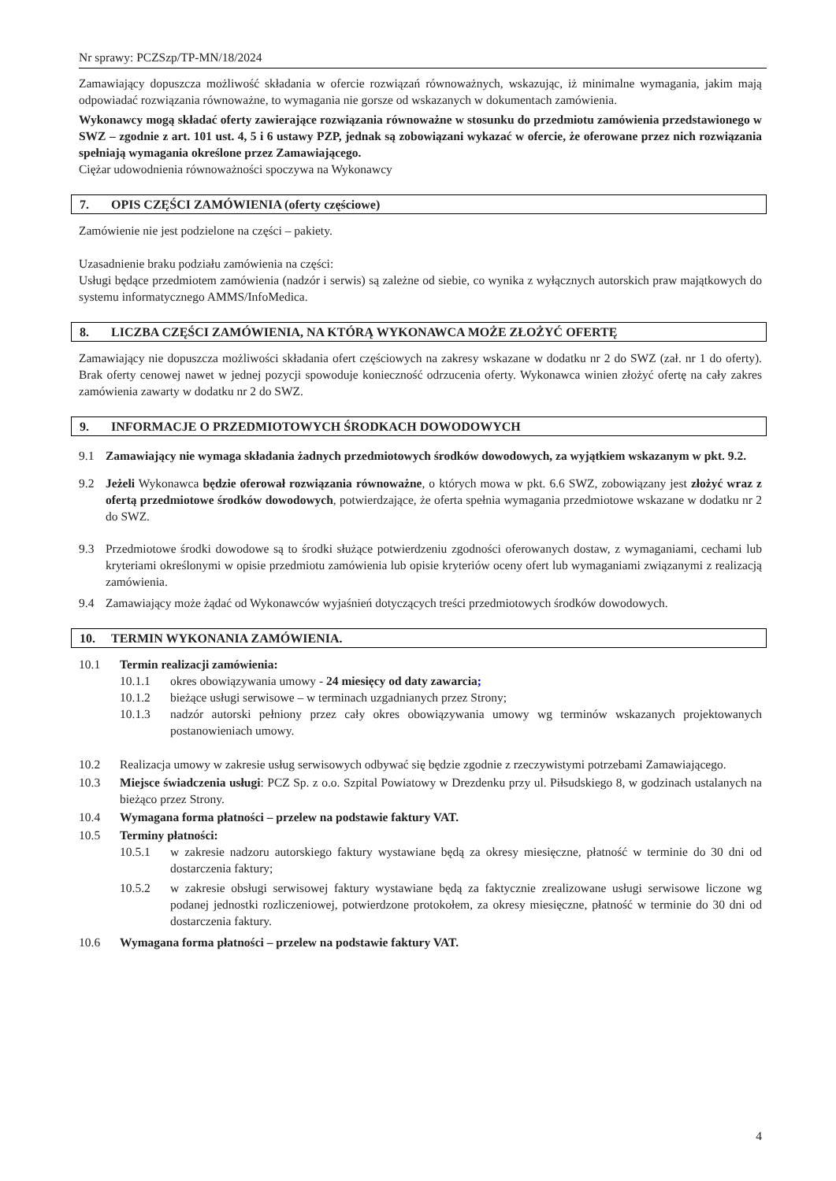Nr sprawy: PCZSzp/TP-MN/18/2024
Zamawiający dopuszcza możliwość składania w ofercie rozwiązań równoważnych, wskazując, iż minimalne wymagania, jakim mają odpowiadać rozwiązania równoważne, to wymagania nie gorsze od wskazanych w dokumentach zamówienia.
Wykonawcy mogą składać oferty zawierające rozwiązania równoważne w stosunku do przedmiotu zamówienia przedstawionego w SWZ – zgodnie z art. 101 ust. 4, 5 i 6 ustawy PZP, jednak są zobowiązani wykazać w ofercie, że oferowane przez nich rozwiązania spełniają wymagania określone przez Zamawiającego.
Ciężar udowodnienia równoważności spoczywa na Wykonawcy
7. OPIS CZĘŚCI ZAMÓWIENIA (oferty częściowe)
Zamówienie nie jest podzielone na części – pakiety.
Uzasadnienie braku podziału zamówienia na części:
Usługi będące przedmiotem zamówienia (nadzór i serwis) są zależne od siebie, co wynika z wyłącznych autorskich praw majątkowych do systemu informatycznego AMMS/InfoMedica.
8. LICZBA CZĘŚCI ZAMÓWIENIA, NA KTÓRĄ WYKONAWCA MOŻE ZŁOŻYĆ OFERTĘ
Zamawiający nie dopuszcza możliwości składania ofert częściowych na zakresy wskazane w dodatku nr 2 do SWZ (zał. nr 1 do oferty). Brak oferty cenowej nawet w jednej pozycji spowoduje konieczność odrzucenia oferty. Wykonawca winien złożyć ofertę na cały zakres zamówienia zawarty w dodatku nr 2 do SWZ.
9. INFORMACJE O PRZEDMIOTOWYCH ŚRODKACH DOWODOWYCH
9.1 Zamawiający nie wymaga składania żadnych przedmiotowych środków dowodowych, za wyjątkiem wskazanym w pkt. 9.2.
9.2 Jeżeli Wykonawca będzie oferował rozwiązania równoważne, o których mowa w pkt. 6.6 SWZ, zobowiązany jest złożyć wraz z ofertą przedmiotowe środków dowodowych, potwierdzające, że oferta spełnia wymagania przedmiotowe wskazane w dodatku nr 2 do SWZ.
9.3 Przedmiotowe środki dowodowe są to środki służące potwierdzeniu zgodności oferowanych dostaw, z wymaganiami, cechami lub kryteriami określonymi w opisie przedmiotu zamówienia lub opisie kryteriów oceny ofert lub wymaganiami związanymi z realizacją zamówienia.
9.4 Zamawiający może żądać od Wykonawców wyjaśnień dotyczących treści przedmiotowych środków dowodowych.
10. TERMIN WYKONANIA ZAMÓWIENIA.
10.1 Termin realizacji zamówienia:
10.1.1 okres obowiązywania umowy - 24 miesięcy od daty zawarcia;
10.1.2 bieżące usługi serwisowe – w terminach uzgadnianych przez Strony;
10.1.3 nadzór autorski pełniony przez cały okres obowiązywania umowy wg terminów wskazanych projektowanych postanowieniach umowy.
10.2 Realizacja umowy w zakresie usług serwisowych odbywać się będzie zgodnie z rzeczywistymi potrzebami Zamawiającego.
10.3 Miejsce świadczenia usługi: PCZ Sp. z o.o. Szpital Powiatowy w Drezdenku przy ul. Piłsudskiego 8, w godzinach ustalanych na bieżąco przez Strony.
10.4 Wymagana forma płatności – przelew na podstawie faktury VAT.
10.5 Terminy płatności:
10.5.1 w zakresie nadzoru autorskiego faktury wystawiane będą za okresy miesięczne, płatność w terminie do 30 dni od dostarczenia faktury;
10.5.2 w zakresie obsługi serwisowej faktury wystawiane będą za faktycznie zrealizowane usługi serwisowe liczone wg podanej jednostki rozliczeniowej, potwierdzone protokołem, za okresy miesięczne, płatność w terminie do 30 dni od dostarczenia faktury.
10.6 Wymagana forma płatności – przelew na podstawie faktury VAT.
4